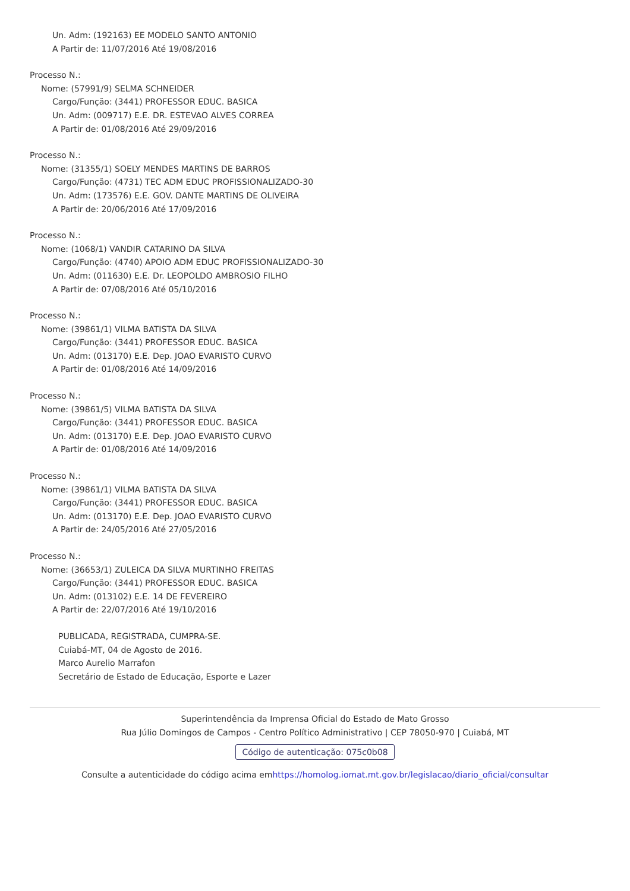Un. Adm: (192163) EE MODELO SANTO ANTONIO
A Partir de: 11/07/2016 Até 19/08/2016
Processo N.:
Nome: (57991/9) SELMA SCHNEIDER
Cargo/Função: (3441) PROFESSOR EDUC. BASICA
Un. Adm: (009717) E.E. DR. ESTEVAO ALVES CORREA
A Partir de: 01/08/2016 Até 29/09/2016
Processo N.:
Nome: (31355/1) SOELY MENDES MARTINS DE BARROS
Cargo/Função: (4731) TEC ADM EDUC PROFISSIONALIZADO-30
Un. Adm: (173576) E.E. GOV. DANTE MARTINS DE OLIVEIRA
A Partir de: 20/06/2016 Até 17/09/2016
Processo N.:
Nome: (1068/1) VANDIR CATARINO DA SILVA
Cargo/Função: (4740) APOIO ADM EDUC PROFISSIONALIZADO-30
Un. Adm: (011630) E.E. Dr. LEOPOLDO AMBROSIO FILHO
A Partir de: 07/08/2016 Até 05/10/2016
Processo N.:
Nome: (39861/1) VILMA BATISTA DA SILVA
Cargo/Função: (3441) PROFESSOR EDUC. BASICA
Un. Adm: (013170) E.E. Dep. JOAO EVARISTO CURVO
A Partir de: 01/08/2016 Até 14/09/2016
Processo N.:
Nome: (39861/5) VILMA BATISTA DA SILVA
Cargo/Função: (3441) PROFESSOR EDUC. BASICA
Un. Adm: (013170) E.E. Dep. JOAO EVARISTO CURVO
A Partir de: 01/08/2016 Até 14/09/2016
Processo N.:
Nome: (39861/1) VILMA BATISTA DA SILVA
Cargo/Função: (3441) PROFESSOR EDUC. BASICA
Un. Adm: (013170) E.E. Dep. JOAO EVARISTO CURVO
A Partir de: 24/05/2016 Até 27/05/2016
Processo N.:
Nome: (36653/1) ZULEICA DA SILVA MURTINHO FREITAS
Cargo/Função: (3441) PROFESSOR EDUC. BASICA
Un. Adm: (013102) E.E. 14 DE FEVEREIRO
A Partir de: 22/07/2016 Até 19/10/2016
PUBLICADA, REGISTRADA, CUMPRA-SE.
Cuiabá-MT, 04 de Agosto de 2016.
Marco Aurelio Marrafon
Secretário de Estado de Educação, Esporte e Lazer
Superintendência da Imprensa Oficial do Estado de Mato Grosso
Rua Júlio Domingos de Campos - Centro Político Administrativo | CEP 78050-970 | Cuiabá, MT
Código de autenticação: 075c0b08
Consulte a autenticidade do código acima emhttps://homolog.iomat.mt.gov.br/legislacao/diario_oficial/consultar